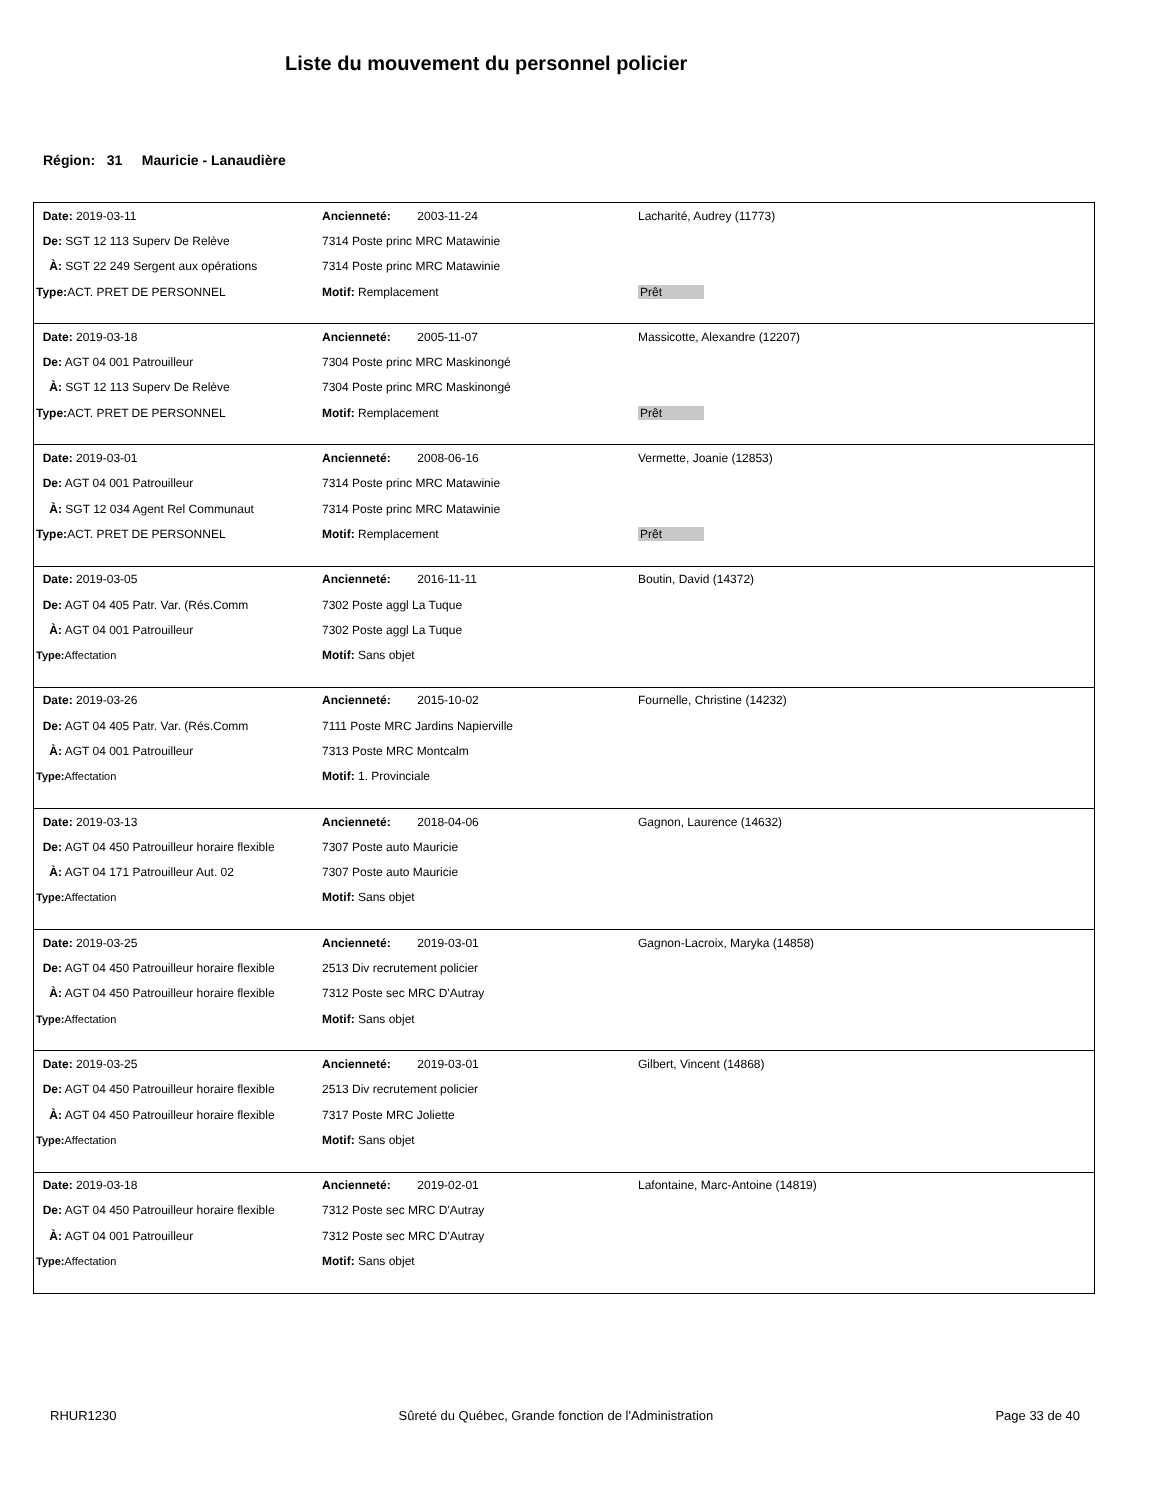Liste du mouvement du personnel policier
Région: 31 Mauricie - Lanaudière
| Date: 2019-03-11 | Ancienneté: 2003-11-24 | Lacharité, Audrey (11773) |
| De: SGT 12 113 Superv De Relève | 7314 Poste princ MRC Matawinie | |
| À: SGT 22 249 Sergent aux opérations | 7314 Poste princ MRC Matawinie | |
| Type: ACT. PRET DE PERSONNEL | Motif: Remplacement | Prêt |
| Date: 2019-03-18 | Ancienneté: 2005-11-07 | Massicotte, Alexandre (12207) |
| De: AGT 04 001 Patrouilleur | 7304 Poste princ MRC Maskinongé | |
| À: SGT 12 113 Superv De Relève | 7304 Poste princ MRC Maskinongé | |
| Type: ACT. PRET DE PERSONNEL | Motif: Remplacement | Prêt |
| Date: 2019-03-01 | Ancienneté: 2008-06-16 | Vermette, Joanie (12853) |
| De: AGT 04 001 Patrouilleur | 7314 Poste princ MRC Matawinie | |
| À: SGT 12 034 Agent Rel Communaut | 7314 Poste princ MRC Matawinie | |
| Type: ACT. PRET DE PERSONNEL | Motif: Remplacement | Prêt |
| Date: 2019-03-05 | Ancienneté: 2016-11-11 | Boutin, David (14372) |
| De: AGT 04 405 Patr. Var. (Rés.Comm | 7302 Poste aggl La Tuque | |
| À: AGT 04 001 Patrouilleur | 7302 Poste aggl La Tuque | |
| Type: Affectation | Motif: Sans objet | |
| Date: 2019-03-26 | Ancienneté: 2015-10-02 | Fournelle, Christine (14232) |
| De: AGT 04 405 Patr. Var. (Rés.Comm | 7111 Poste MRC Jardins Napierville | |
| À: AGT 04 001 Patrouilleur | 7313 Poste MRC Montcalm | |
| Type: Affectation | Motif: 1. Provinciale | |
| Date: 2019-03-13 | Ancienneté: 2018-04-06 | Gagnon, Laurence (14632) |
| De: AGT 04 450 Patrouilleur horaire flexible | 7307 Poste auto Mauricie | |
| À: AGT 04 171 Patrouilleur Aut. 02 | 7307 Poste auto Mauricie | |
| Type: Affectation | Motif: Sans objet | |
| Date: 2019-03-25 | Ancienneté: 2019-03-01 | Gagnon-Lacroix, Maryka (14858) |
| De: AGT 04 450 Patrouilleur horaire flexible | 2513 Div recrutement policier | |
| À: AGT 04 450 Patrouilleur horaire flexible | 7312 Poste sec MRC D'Autray | |
| Type: Affectation | Motif: Sans objet | |
| Date: 2019-03-25 | Ancienneté: 2019-03-01 | Gilbert, Vincent (14868) |
| De: AGT 04 450 Patrouilleur horaire flexible | 2513 Div recrutement policier | |
| À: AGT 04 450 Patrouilleur horaire flexible | 7317 Poste MRC Joliette | |
| Type: Affectation | Motif: Sans objet | |
| Date: 2019-03-18 | Ancienneté: 2019-02-01 | Lafontaine, Marc-Antoine (14819) |
| De: AGT 04 450 Patrouilleur horaire flexible | 7312 Poste sec MRC D'Autray | |
| À: AGT 04 001 Patrouilleur | 7312 Poste sec MRC D'Autray | |
| Type: Affectation | Motif: Sans objet | |
RHUR1230 Sûreté du Québec, Grande fonction de l'Administration Page 33 de 40